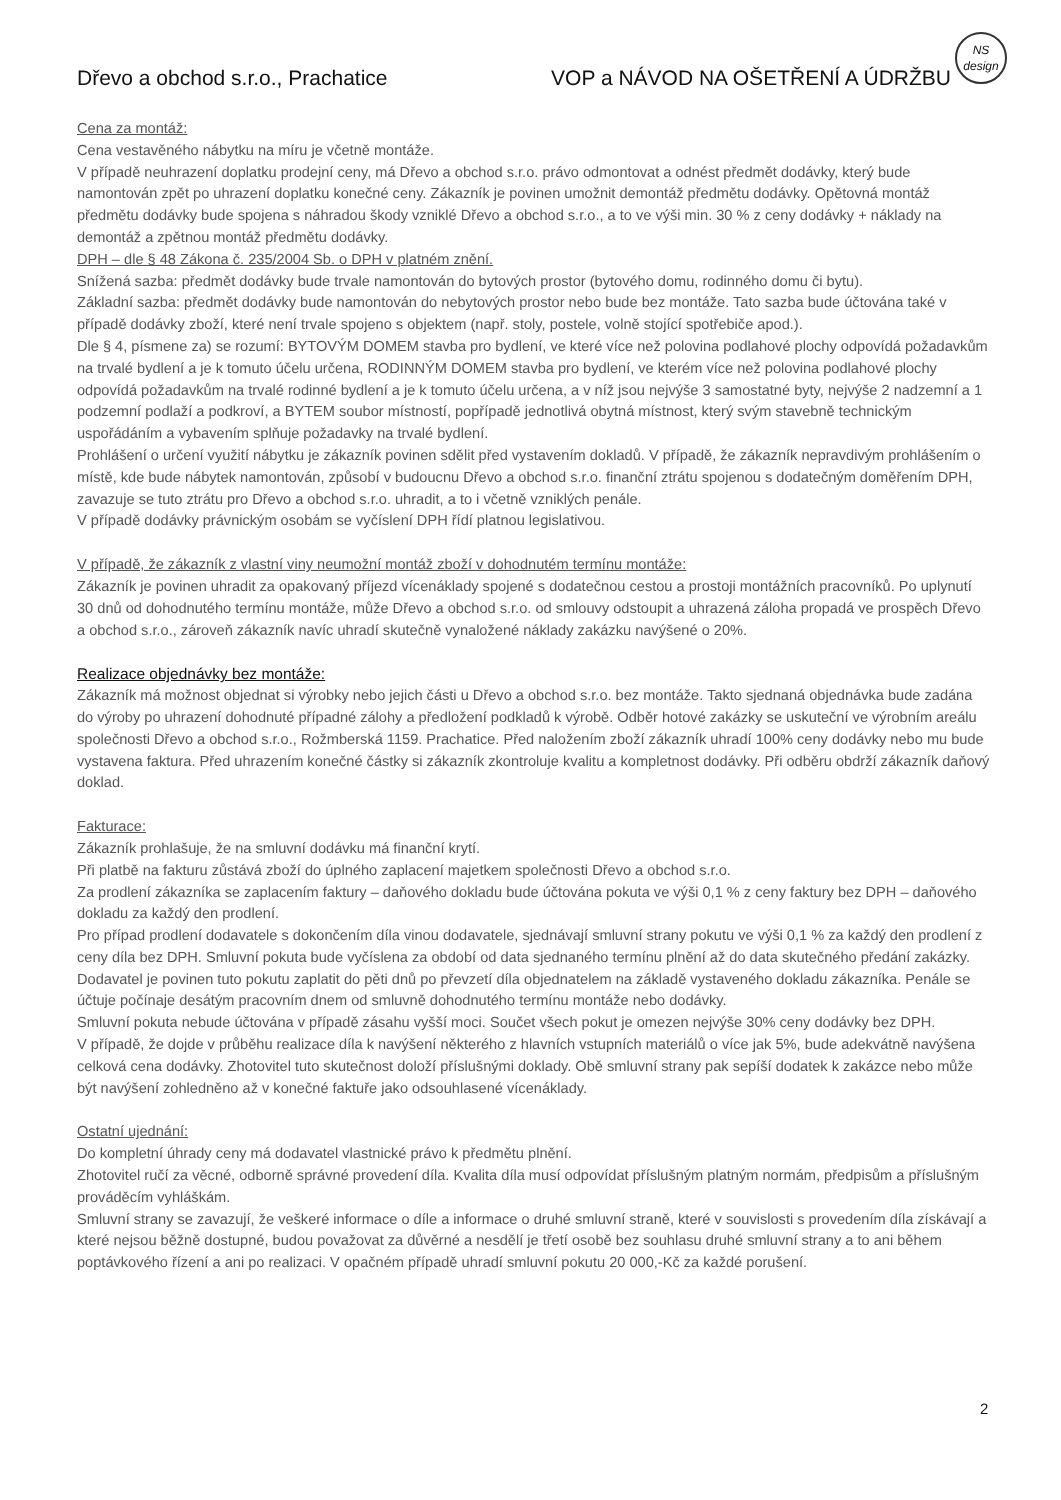Dřevo a obchod s.r.o., Prachatice VOP a NÁVOD NA OŠETŘENÍ A ÚDRŽBU
NS
design
Cena za montáž:
Cena vestavěného nábytku na míru je včetně montáže.
V případě neuhrazení doplatku prodejní ceny, má Dřevo a obchod s.r.o. právo odmontovat a odnést předmět dodávky, který bude namontován zpět po uhrazení doplatku konečné ceny. Zákazník je povinen umožnit demontáž předmětu dodávky. Opětovná montáž předmětu dodávky bude spojena s náhradou škody vzniklé Dřevo a obchod s.r.o., a to ve výši min. 30 % z ceny dodávky + náklady na demontáž a zpětnou montáž předmětu dodávky.
DPH – dle § 48 Zákona č. 235/2004 Sb. o DPH v platném znění.
Snížená sazba: předmět dodávky bude trvale namontován do bytových prostor (bytového domu, rodinného domu či bytu).
Základní sazba: předmět dodávky bude namontován do nebytových prostor nebo bude bez montáže. Tato sazba bude účtována také v případě dodávky zboží, které není trvale spojeno s objektem (např. stoly, postele, volně stojící spotřebiče apod.).
Dle § 4, písmene za) se rozumí: BYTOVÝM DOMEM stavba pro bydlení, ve které více než polovina podlahové plochy odpovídá požadavkům na trvalé bydlení a je k tomuto účelu určena, RODINNÝM DOMEM stavba pro bydlení, ve kterém více než polovina podlahové plochy odpovídá požadavkům na trvalé rodinné bydlení a je k tomuto účelu určena, a v níž jsou nejvýše 3 samostatné byty, nejvýše 2 nadzemní a 1 podzemní podlaží a podkroví, a BYTEM soubor místností, popřípadě jednotlivá obytná místnost, který svým stavebně technickým uspořádáním a vybavením splňuje požadavky na trvalé bydlení.
Prohlášení o určení využití nábytku je zákazník povinen sdělit před vystavením dokladů. V případě, že zákazník nepravdivým prohlášením o místě, kde bude nábytek namontován, způsobí v budoucnu Dřevo a obchod s.r.o. finanční ztrátu spojenou s dodatečným doměřením DPH, zavazuje se tuto ztrátu pro Dřevo a obchod s.r.o. uhradit, a to i včetně vzniklých penále.
V případě dodávky právnickým osobám se vyčíslení DPH řídí platnou legislativou.
V případě, že zákazník z vlastní viny neumožní montáž zboží v dohodnutém termínu montáže:
Zákazník je povinen uhradit za opakovaný příjezd vícenáklady spojené s dodatečnou cestou a prostoji montážních pracovníků. Po uplynutí 30 dnů od dohodnutého termínu montáže, může Dřevo a obchod s.r.o. od smlouvy odstoupit a uhrazená záloha propadá ve prospěch Dřevo a obchod s.r.o., zároveň zákazník navíc uhradí skutečně vynaložené náklady zakázku navýšené o 20%.
Realizace objednávky bez montáže:
Zákazník má možnost objednat si výrobky nebo jejich části u Dřevo a obchod s.r.o. bez montáže. Takto sjednaná objednávka bude zadána do výroby po uhrazení dohodnuté případné zálohy a předložení podkladů k výrobě. Odběr hotové zakázky se uskuteční ve výrobním areálu společnosti Dřevo a obchod s.r.o., Rožmberská 1159. Prachatice. Před naložením zboží zákazník uhradí 100% ceny dodávky nebo mu bude vystavena faktura. Před uhrazením konečné částky si zákazník zkontroluje kvalitu a kompletnost dodávky. Při odběru obdrží zákazník daňový doklad.
Fakturace:
Zákazník prohlašuje, že na smluvní dodávku má finanční krytí.
Při platbě na fakturu zůstává zboží do úplného zaplacení majetkem společnosti Dřevo a obchod s.r.o.
Za prodlení zákazníka se zaplacením faktury – daňového dokladu bude účtována pokuta ve výši 0,1 % z ceny faktury bez DPH – daňového dokladu za každý den prodlení.
Pro případ prodlení dodavatele s dokončením díla vinou dodavatele, sjednávají smluvní strany pokutu ve výši 0,1 % za každý den prodlení z ceny díla bez DPH. Smluvní pokuta bude vyčíslena za období od data sjednaného termínu plnění až do data skutečného předání zakázky. Dodavatel je povinen tuto pokutu zaplatit do pěti dnů po převzetí díla objednatelem na základě vystaveného dokladu zákazníka. Penále se účtuje počínaje desátým pracovním dnem od smluvně dohodnutého termínu montáže nebo dodávky.
Smluvní pokuta nebude účtována v případě zásahu vyšší moci. Součet všech pokut je omezen nejvýše 30% ceny dodávky bez DPH.
V případě, že dojde v průběhu realizace díla k navýšení některého z hlavních vstupních materiálů o více jak 5%, bude adekvátně navýšena celková cena dodávky. Zhotovitel tuto skutečnost doloží příslušnými doklady. Obě smluvní strany pak sepíší dodatek k zakázce nebo může být navýšení zohledněno až v konečné faktuře jako odsouhlasené vícenáklady.
Ostatní ujednání:
Do kompletní úhrady ceny má dodavatel vlastnické právo k předmětu plnění.
Zhotovitel ručí za věcné, odborně správné provedení díla. Kvalita díla musí odpovídat příslušným platným normám, předpisům a příslušným prováděcím vyhláškám.
Smluvní strany se zavazují, že veškeré informace o díle a informace o druhé smluvní straně, které v souvislosti s provedením díla získávají a které nejsou běžně dostupné, budou považovat za důvěrné a nesdělí je třetí osobě bez souhlasu druhé smluvní strany a to ani během poptávkového řízení a ani po realizaci. V opačném případě uhradí smluvní pokutu 20 000,-Kč za každé porušení.
2